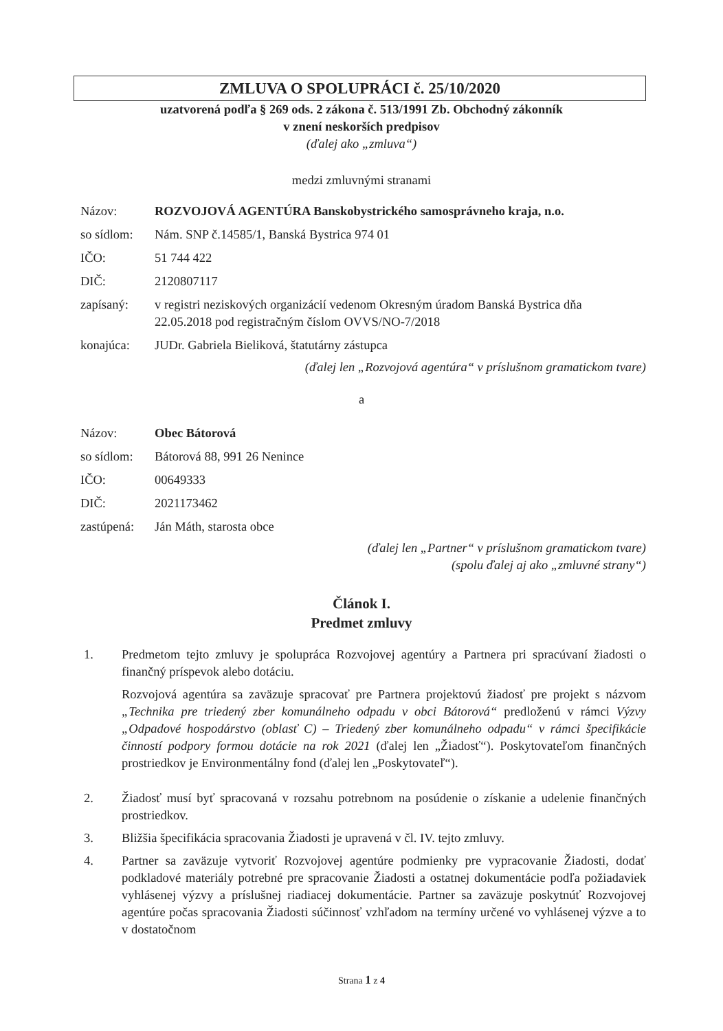ZMLUVA O SPOLUPRÁCI č. 25/10/2020
uzatvorená podľa § 269 ods. 2 zákona č. 513/1991 Zb. Obchodný zákonník
v znení neskorších predpisov
(ďalej ako „zmluva“)
medzi zmluvnými stranami
| Názov: | ROZVOJOVÁ AGENTÚRA Banskobystrického samosprávneho kraja, n.o. |
| so sídlom: | Nám. SNP č.14585/1, Banská Bystrica 974 01 |
| IČO: | 51 744 422 |
| DIČ: | 2120807117 |
| zapísaný: | v registri neziskových organizácií vedenom Okresným úradom Banská Bystrica dňa 22.05.2018 pod registračným číslom OVVS/NO-7/2018 |
| konajúca: | JUDr. Gabriela Bieliková, štatutárny zástupca |
(ďalej len „Rozvojová agentúra“ v príslušnom gramatickom tvare)
a
| Názov: | Obec Bátorová |
| so sídlom: | Bátorová 88, 991 26 Nenince |
| IČO: | 00649333 |
| DIČ: | 2021173462 |
| zastúpená: | Ján Máth, starosta obce |
(ďalej len „Partner“ v príslušnom gramatickom tvare)
(spolu ďalej aj ako „zmluvné strany“)
Článok I.
Predmet zmluvy
1. Predmetom tejto zmluvy je spolupráca Rozvojovej agentúry a Partnera pri spracúvaní žiadosti o finančný príspevok alebo dotáciu.
Rozvojová agentúra sa zaväzuje spracovať pre Partnera projektovú žiadosť pre projekt s názvom „Technika pre triedený zber komunálneho odpadu v obci Bátorová“ predloženú v rámci Výzvy „Odpadové hospodárstvo (oblasť C) – Triedený zber komunálneho odpadu“ v rámci špecifikácie činností podpory formou dotácie na rok 2021 (ďalej len „Žiadosť“). Poskytovateľom finančných prostriedkov je Environmentálny fond (ďalej len „Poskytovateľ“).
2. Žiadosť musí byť spracovaná v rozsahu potrebnom na posúdenie o získanie a udelenie finančných prostriedkov.
3. Bližšia špecifikácia spracovania Žiadosti je upravená v čl. IV. tejto zmluvy.
4. Partner sa zaväzuje vytvoriť Rozvojovej agentúre podmienky pre vypracovanie Žiadosti, dodať podkladové materiály potrebné pre spracovanie Žiadosti a ostatnej dokumentácie podľa požiadaviek vyhlásenej výzvy a príslušnej riadiacej dokumentácie. Partner sa zaväzuje poskytnúť Rozvojovej agentúre počas spracovania Žiadosti súčinnosť vzhľadom na termíny určené vo vyhlásenej výzve a to v dostatočnom
Strana 1 z 4